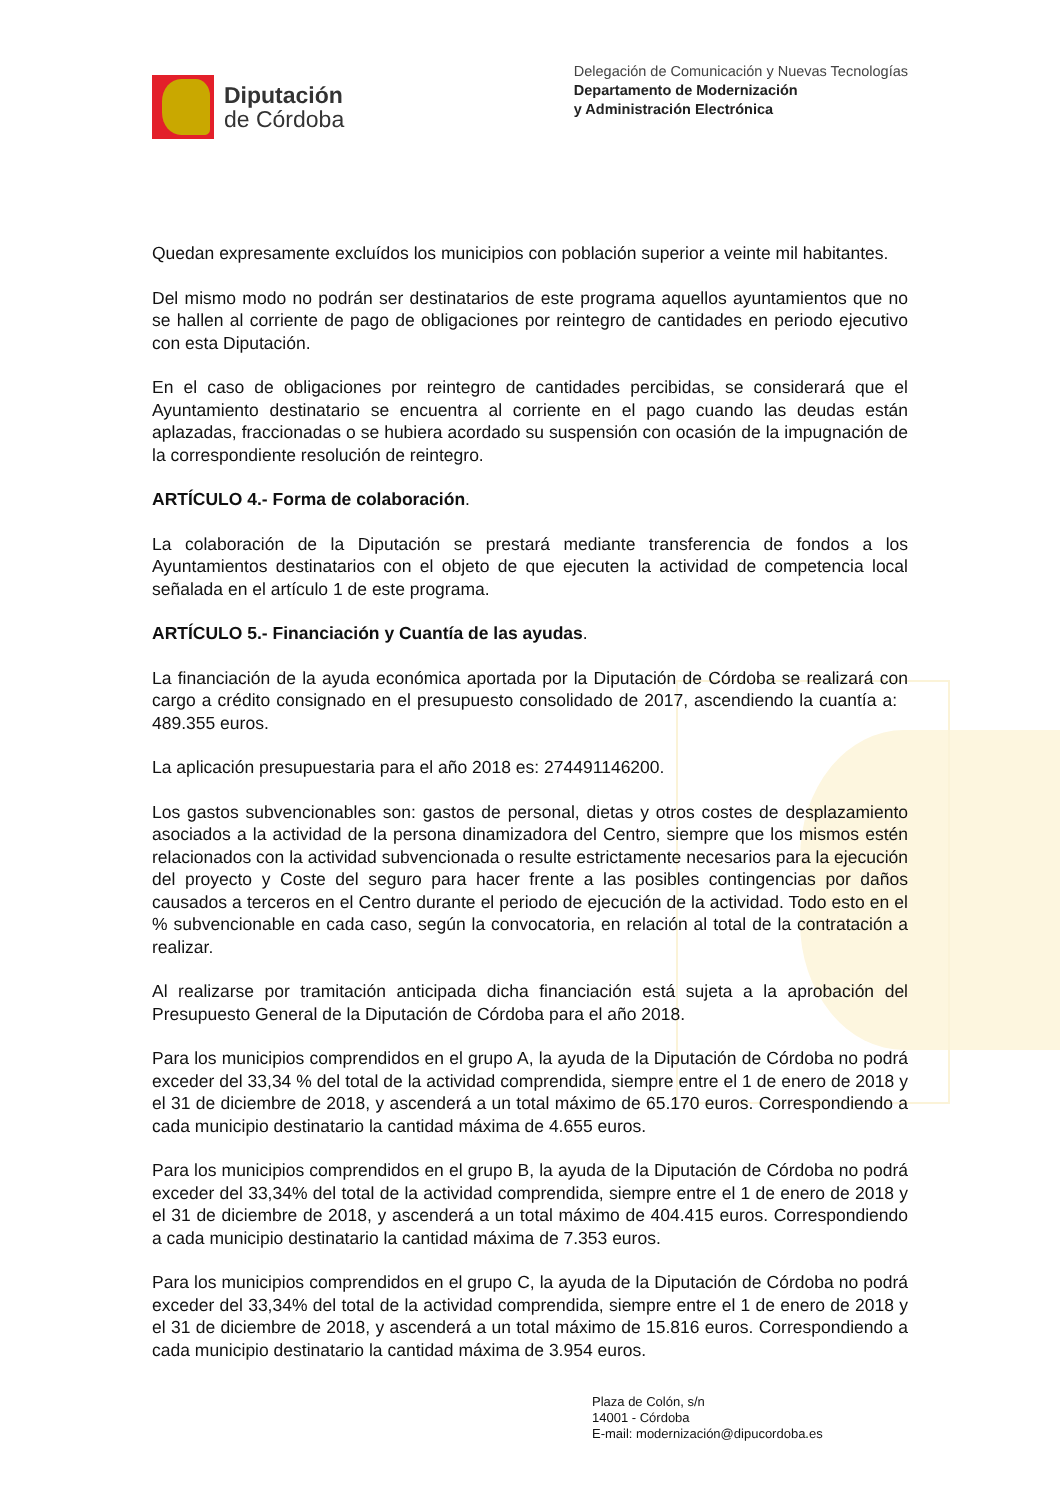Diputación
de Córdoba
Delegación de Comunicación y Nuevas Tecnologías
Departamento de Modernización
y Administración Electrónica
Quedan expresamente excluídos los municipios con población superior a veinte mil habitantes.
Del mismo modo no podrán ser destinatarios de este programa aquellos ayuntamientos que no se hallen al corriente de pago de obligaciones por reintegro de cantidades en periodo ejecutivo con esta Diputación.
En el caso de obligaciones por reintegro de cantidades percibidas, se considerará que el Ayuntamiento destinatario se encuentra al corriente en el pago cuando las deudas están aplazadas, fraccionadas o se hubiera acordado su suspensión con ocasión de la impugnación de la correspondiente resolución de reintegro.
ARTÍCULO 4.- Forma de colaboración.
La colaboración de la Diputación se prestará mediante transferencia de fondos a los Ayuntamientos destinatarios con el objeto de que ejecuten la actividad de competencia local señalada en el artículo 1 de este programa.
ARTÍCULO 5.- Financiación y Cuantía de las ayudas.
La financiación de la ayuda económica aportada por la Diputación de Córdoba se realizará con cargo a crédito consignado en el presupuesto consolidado de 2017, ascendiendo la cuantía a: 489.355 euros.
La aplicación presupuestaria para el año 2018 es: 274491146200.
Los gastos subvencionables son: gastos de personal, dietas y otros costes de desplazamiento asociados a la actividad de la persona dinamizadora del Centro, siempre que los mismos estén relacionados con la actividad subvencionada o resulte estrictamente necesarios para la ejecución del proyecto y Coste del seguro para hacer frente a las posibles contingencias por daños causados a terceros en el Centro durante el periodo de ejecución de la actividad. Todo esto en el % subvencionable en cada caso, según la convocatoria, en relación al total de la contratación a realizar.
Al realizarse por tramitación anticipada dicha financiación está sujeta a la aprobación del Presupuesto General de la Diputación de Córdoba para el año 2018.
Para los municipios comprendidos en el grupo A, la ayuda de la Diputación de Córdoba no podrá exceder del 33,34 % del total de la actividad comprendida, siempre entre el 1 de enero de 2018 y el 31 de diciembre de 2018, y ascenderá a un total máximo de 65.170 euros. Correspondiendo a cada municipio destinatario la cantidad máxima de 4.655 euros.
Para los municipios comprendidos en el grupo B, la ayuda de la Diputación de Córdoba no podrá exceder del 33,34% del total de la actividad comprendida, siempre entre el 1 de enero de 2018 y el 31 de diciembre de 2018, y ascenderá a un total máximo de 404.415 euros. Correspondiendo a cada municipio destinatario la cantidad máxima de 7.353 euros.
Para los municipios comprendidos en el grupo C, la ayuda de la Diputación de Córdoba no podrá exceder del 33,34% del total de la actividad comprendida, siempre entre el 1 de enero de 2018 y el 31 de diciembre de 2018, y ascenderá a un total máximo de 15.816 euros. Correspondiendo a cada municipio destinatario la cantidad máxima de 3.954 euros.
Plaza de Colón, s/n
14001 - Córdoba
E-mail: modernización@dipucordoba.es